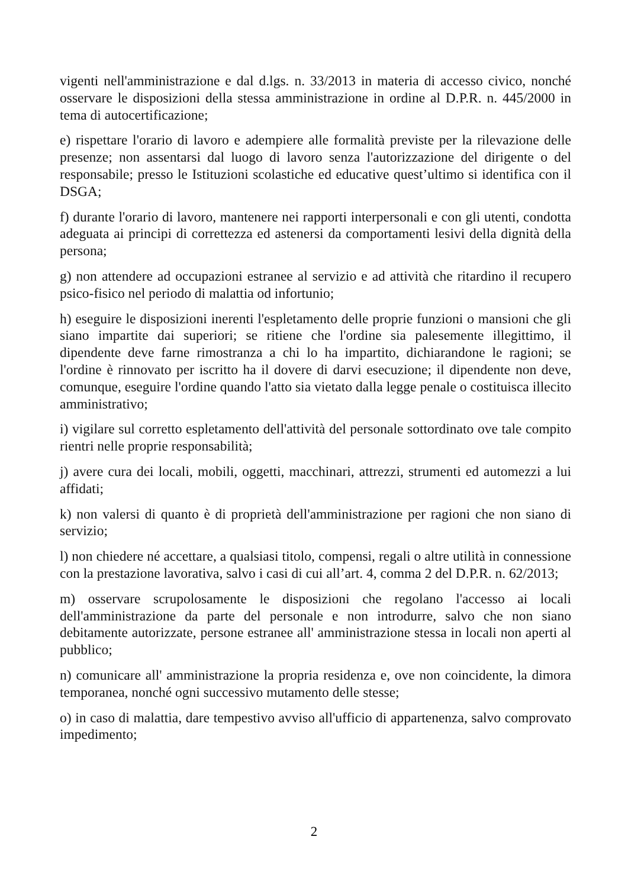vigenti nell'amministrazione e dal d.lgs. n. 33/2013 in materia di accesso civico, nonché osservare le disposizioni della stessa amministrazione in ordine al D.P.R. n. 445/2000 in tema di autocertificazione;
e) rispettare l'orario di lavoro e adempiere alle formalità previste per la rilevazione delle presenze; non assentarsi dal luogo di lavoro senza l'autorizzazione del dirigente o del responsabile; presso le Istituzioni scolastiche ed educative quest’ultimo si identifica con il DSGA;
f) durante l'orario di lavoro, mantenere nei rapporti interpersonali e con gli utenti, condotta adeguata ai principi di correttezza ed astenersi da comportamenti lesivi della dignità della persona;
g) non attendere ad occupazioni estranee al servizio e ad attività che ritardino il recupero psico-fisico nel periodo di malattia od infortunio;
h) eseguire le disposizioni inerenti l'espletamento delle proprie funzioni o mansioni che gli siano impartite dai superiori; se ritiene che l'ordine sia palesemente illegittimo, il dipendente deve farne rimostranza a chi lo ha impartito, dichiarandone le ragioni; se l'ordine è rinnovato per iscritto ha il dovere di darvi esecuzione; il dipendente non deve, comunque, eseguire l'ordine quando l'atto sia vietato dalla legge penale o costituisca illecito amministrativo;
i) vigilare sul corretto espletamento dell'attività del personale sottordinato ove tale compito rientri nelle proprie responsabilità;
j) avere cura dei locali, mobili, oggetti, macchinari, attrezzi, strumenti ed automezzi a lui affidati;
k) non valersi di quanto è di proprietà dell'amministrazione per ragioni che non siano di servizio;
l) non chiedere né accettare, a qualsiasi titolo, compensi, regali o altre utilità in connessione con la prestazione lavorativa, salvo i casi di cui all’art. 4, comma 2 del D.P.R. n. 62/2013;
m) osservare scrupolosamente le disposizioni che regolano l'accesso ai locali dell'amministrazione da parte del personale e non introdurre, salvo che non siano debitamente autorizzate, persone estranee all' amministrazione stessa in locali non aperti al pubblico;
n) comunicare all' amministrazione la propria residenza e, ove non coincidente, la dimora temporanea, nonché ogni successivo mutamento delle stesse;
o) in caso di malattia, dare tempestivo avviso all'ufficio di appartenenza, salvo comprovato impedimento;
2